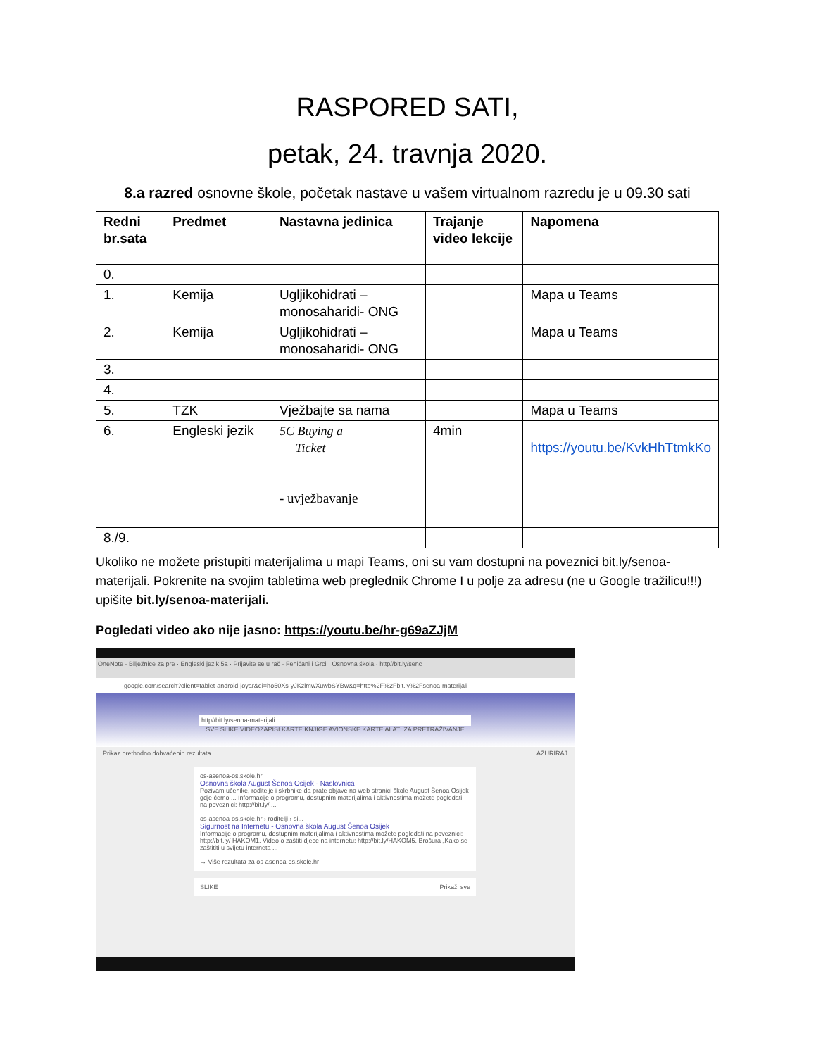RASPORED SATI,
petak, 24. travnja 2020.
8.a razred osnovne škole, početak nastave u vašem virtualnom razredu je u 09.30 sati
| Redni br.sata | Predmet | Nastavna jedinica | Trajanje video lekcije | Napomena |
| --- | --- | --- | --- | --- |
| 0. | | | | |
| 1. | Kemija | Ugljikohidrati – monosaharidi- ONG | | Mapa u Teams |
| 2. | Kemija | Ugljikohidrati – monosaharidi- ONG | | Mapa u Teams |
| 3. | | | | |
| 4. | | | | |
| 5. | TZK | Vježbajte sa nama | | Mapa u Teams |
| 6. | Engleski jezik | 5C Buying a Ticket - uvježbavanje | 4min | https://youtu.be/KvkHhTtmkKo |
| 8./9. | | | | |
Ukoliko ne možete pristupiti materijalima u mapi Teams, oni su vam dostupni na poveznici bit.ly/senoa-materijali. Pokrenite na svojim tabletima web preglednik Chrome I u polje za adresu (ne u Google tražilicu!!!) upišite bit.ly/senoa-materijali.
Pogledati video ako nije jasno: https://youtu.be/hr-g69aZJjM
OneNote · Bilježnice za pre · Engleski jezik 5a · Prijavite se u rač · Feničani i Grci · Osnovna škola · http//bit.ly/senc
google.com/search?client=tablet-android-joyar&ei=ho50Xs-yJKzlmwXuwbSYBw&q=http%2F%2Fbit.ly%2Fsenoa-materijali
http//bit.ly/senoa-materijali
SVE SLIKE VIDEOZAPISI KARTE KNJIGE AVIONSKE KARTE ALATI ZA PRETRAŽIVANJE
Prikaz prethodno dohvaćenih rezultata AŽURIRAJ
os-asenoa-os.skole.hr
Osnovna škola August Šenoa Osijek - Naslovnica
Pozivam učenike, roditelje i skrbnike da prate objave na web stranici škole August Šenoa Osijek gdje ćemo ... Informacije o programu, dostupnim materijalima i aktivnostima možete pogledati na poveznici: http://bit.ly/ ...
os-asenoa-os.skole.hr › roditelji › si...
Sigurnost na Internetu - Osnovna škola August Šenoa Osijek
Informacije o programu, dostupnim materijalima i aktivnostima možete pogledati na poveznici: http://bit.ly/ HAKOM1. Video o zaštiti djece na internetu: http://bit.ly/HAKOM5. Brošura „Kako se zaštititi u svijetu interneta ...
→ Više rezultata za os-asenoa-os.skole.hr
SLIKE Prikaži sve